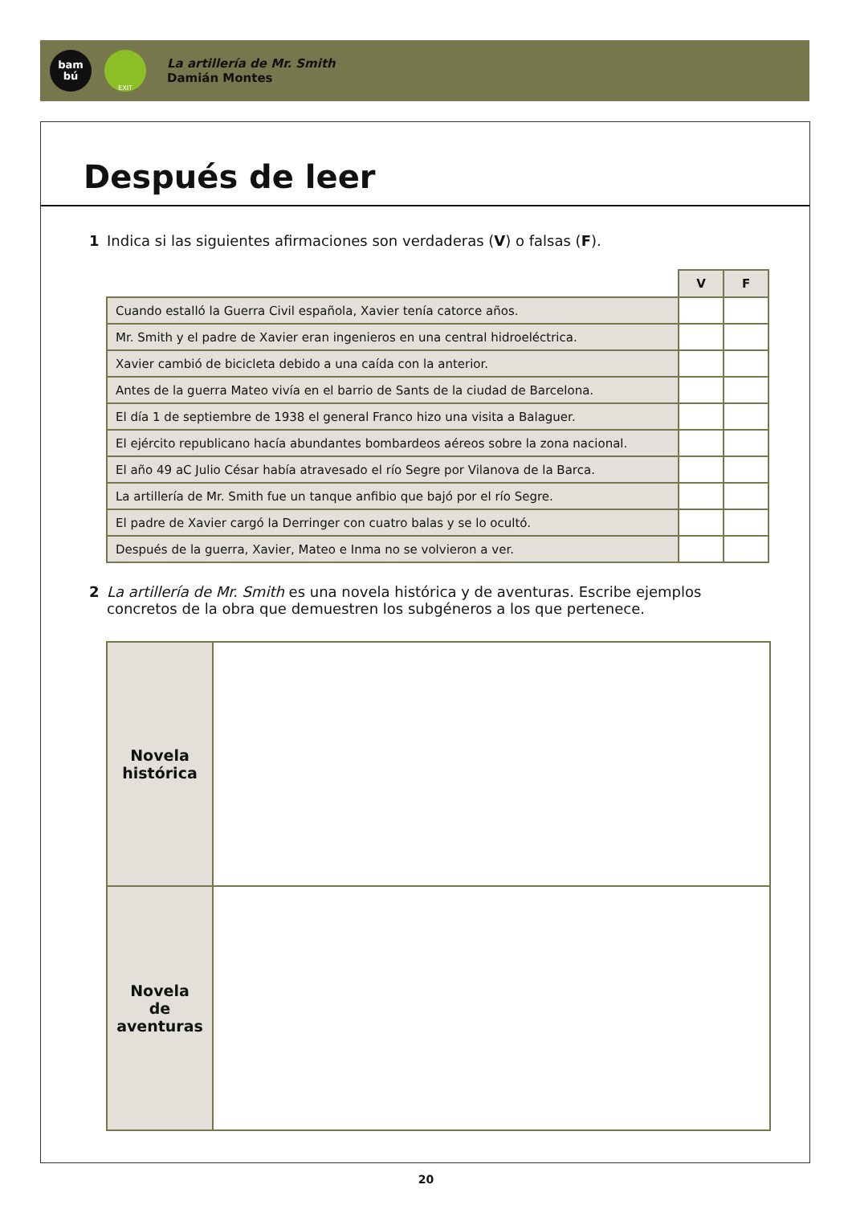bam
bú
EXIT
La artillería de Mr. Smith
Damián Montes
Después de leer
1 Indica si las siguientes afirmaciones son verdaderas (V) o falsas (F).
| | V | F |
| Cuando estalló la Guerra Civil española, Xavier tenía catorce años. | | |
| Mr. Smith y el padre de Xavier eran ingenieros en una central hidroeléctrica. | | |
| Xavier cambió de bicicleta debido a una caída con la anterior. | | |
| Antes de la guerra Mateo vivía en el barrio de Sants de la ciudad de Barcelona. | | |
| El día 1 de septiembre de 1938 el general Franco hizo una visita a Balaguer. | | |
| El ejército republicano hacía abundantes bombardeos aéreos sobre la zona nacional. | | |
| El año 49 aC Julio César había atravesado el río Segre por Vilanova de la Barca. | | |
| La artillería de Mr. Smith fue un tanque anfibio que bajó por el río Segre. | | |
| El padre de Xavier cargó la Derringer con cuatro balas y se lo ocultó. | | |
| Después de la guerra, Xavier, Mateo e Inma no se volvieron a ver. | | |
2 La artillería de Mr. Smith es una novela histórica y de aventuras. Escribe ejemplos concretos de la obra que demuestren los subgéneros a los que pertenece.
| Novela histórica | |
| Novela de aventuras | |
20